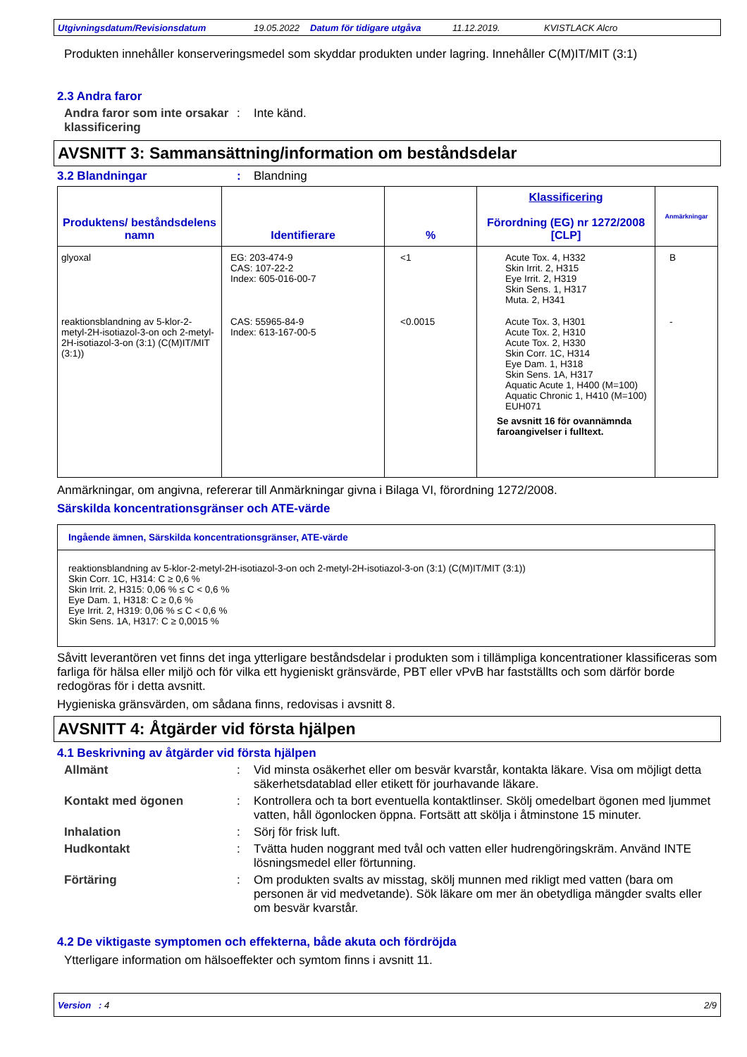Utgivningsdatum/Revisionsdatum 19.05.2022 Datum för tidigare utgåva 11.12.2019. KVISTLACK Alcro
Produkten innehåller konserveringsmedel som skyddar produkten under lagring. Innehåller C(M)IT/MIT (3:1)
2.3 Andra faror
Andra faror som inte orsakar klassificering
: Inte känd.
AVSNITT 3: Sammansättning/information om beståndsdelar
3.2 Blandningar : Blandning
| Produktens/ beståndsdelens namn | Identifierare | % | Klassificering Förordning (EG) nr 1272/2008 [CLP] | Anmärkningar |
| --- | --- | --- | --- | --- |
| glyoxal | EG: 203-474-9 CAS: 107-22-2 Index: 605-016-00-7 | <1 | Acute Tox. 4, H332 Skin Irrit. 2, H315 Eye Irrit. 2, H319 Skin Sens. 1, H317 Muta. 2, H341 | B |
| reaktionsblandning av 5-klor-2-metyl-2H-isotiazol-3-on och 2-metyl-2H-isotiazol-3-on (3:1) (C(M)IT/MIT (3:1)) | CAS: 55965-84-9 Index: 613-167-00-5 | <0.0015 | Acute Tox. 3, H301 Acute Tox. 2, H310 Acute Tox. 2, H330 Skin Corr. 1C, H314 Eye Dam. 1, H318 Skin Sens. 1A, H317 Aquatic Acute 1, H400 (M=100) Aquatic Chronic 1, H410 (M=100) EUH071 Se avsnitt 16 för ovannämnda faroangivelser i fulltext. | - |
Anmärkningar, om angivna, refererar till Anmärkningar givna i Bilaga VI, förordning 1272/2008.
Särskilda koncentrationsgränser och ATE-värde
Ingående ämnen, Särskilda koncentrationsgränser, ATE-värde
reaktionsblandning av 5-klor-2-metyl-2H-isotiazol-3-on och 2-metyl-2H-isotiazol-3-on (3:1) (C(M)IT/MIT (3:1))
Skin Corr. 1C, H314: C ≥ 0,6 %
Skin Irrit. 2, H315: 0,06 % ≤ C < 0,6 %
Eye Dam. 1, H318: C ≥ 0,6 %
Eye Irrit. 2, H319: 0,06 % ≤ C < 0,6 %
Skin Sens. 1A, H317: C ≥ 0,0015 %
Såvitt leverantören vet finns det inga ytterligare beståndsdelar i produkten som i tillämpliga koncentrationer klassificeras som farliga för hälsa eller miljö och för vilka ett hygieniskt gränsvärde, PBT eller vPvB har fastställts och som därför borde redogöras för i detta avsnitt.
Hygieniska gränsvärden, om sådana finns, redovisas i avsnitt 8.
AVSNITT 4: Åtgärder vid första hjälpen
4.1 Beskrivning av åtgärder vid första hjälpen
Allmänt : Vid minsta osäkerhet eller om besvär kvarstår, kontakta läkare. Visa om möjligt detta säkerhetsdatablad eller etikett för jourhavande läkare.
Kontakt med ögonen : Kontrollera och ta bort eventuella kontaktlinser. Skölj omedelbart ögonen med ljummet vatten, håll ögonlocken öppna. Fortsätt att skölja i åtminstone 15 minuter.
Inhalation : Sörj för frisk luft.
Hudkontakt : Tvätta huden noggrant med tvål och vatten eller hudrengöringskräm. Använd INTE lösningsmedel eller förtunning.
Förtäring : Om produkten svalts av misstag, skölj munnen med rikligt med vatten (bara om personen är vid medvetande). Sök läkare om mer än obetydliga mängder svalts eller om besvär kvarstår.
4.2 De viktigaste symptomen och effekterna, både akuta och fördröjda
Ytterligare information om hälsoeffekter och symtom finns i avsnitt 11.
Version : 4 2/9